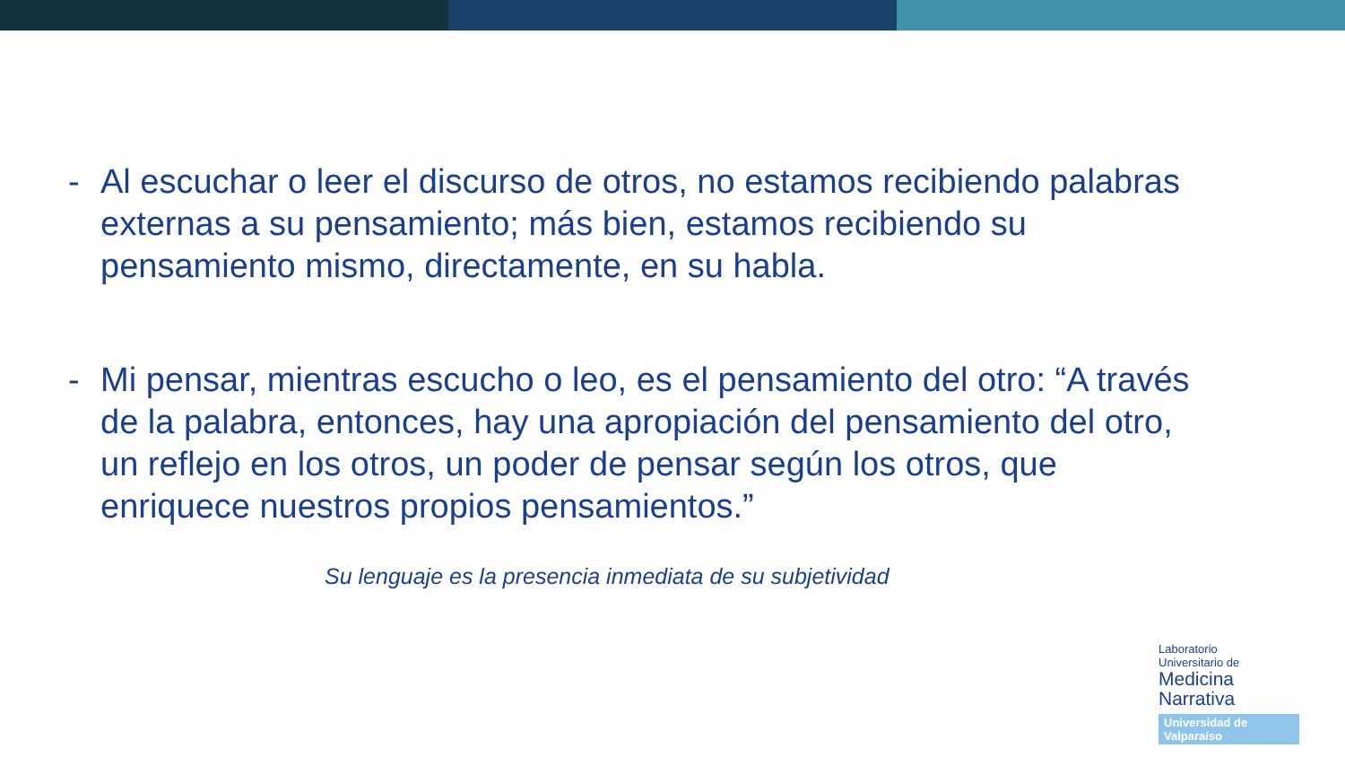- Al escuchar o leer el discurso de otros, no estamos recibiendo palabras externas a su pensamiento; más bien, estamos recibiendo su pensamiento mismo, directamente, en su habla.
- Mi pensar, mientras escucho o leo, es el pensamiento del otro: “A través de la palabra, entonces, hay una apropiación del pensamiento del otro, un reflejo en los otros, un poder de pensar según los otros, que enriquece nuestros propios pensamientos.”
Su lenguaje es la presencia inmediata de su subjetividad
Laboratorio
Universitario de
Medicina
Narrativa
Universidad de Valparaíso